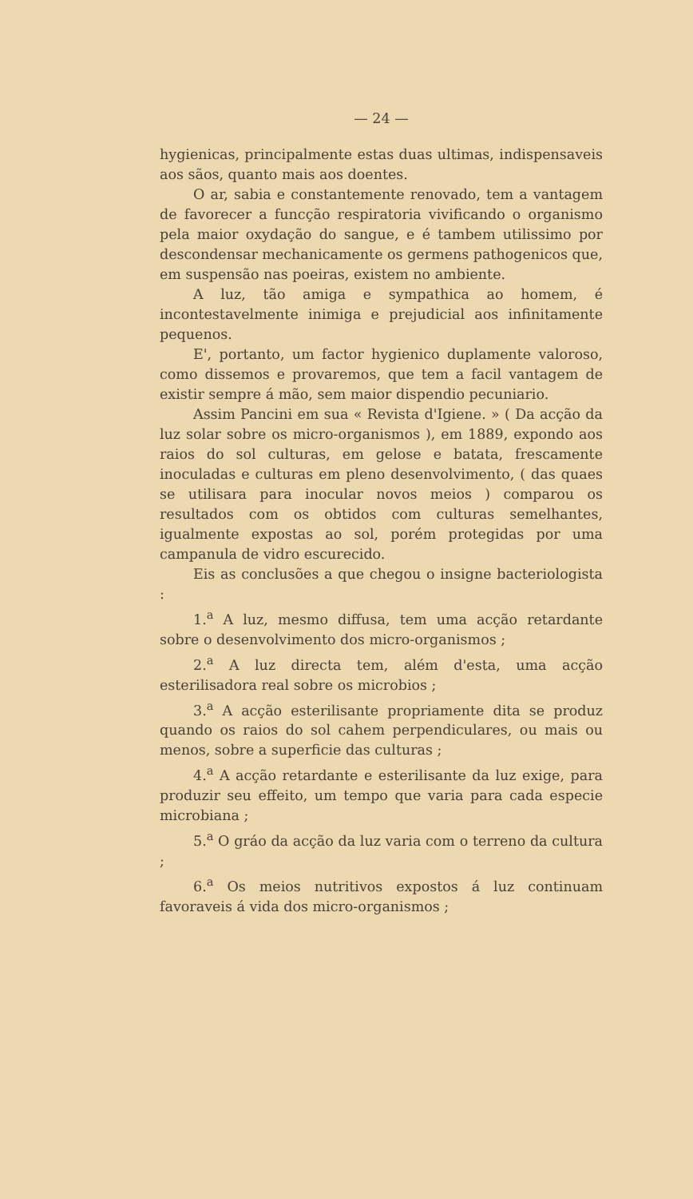— 24 —
hygienicas, principalmente estas duas ultimas, indispensaveis aos sãos, quanto mais aos doentes.
O ar, sabia e constantemente renovado, tem a vantagem de favorecer a funcção respiratoria vivificando o organismo pela maior oxydação do sangue, e é tambem utilissimo por descondensar mechanicamente os germens pathogenicos que, em suspensão nas poeiras, existem no ambiente.
A luz, tão amiga e sympathica ao homem, é incontestavelmente inimiga e prejudicial aos infinitamente pequenos.
E', portanto, um factor hygienico duplamente valoroso, como dissemos e provaremos, que tem a facil vantagem de existir sempre á mão, sem maior dispendio pecuniario.
Assim Pancini em sua « Revista d'Igiene. » ( Da acção da luz solar sobre os micro-organismos ), em 1889, expondo aos raios do sol culturas, em gelose e batata, frescamente inoculadas e culturas em pleno desenvolvimento, ( das quaes se utilisara para inocular novos meios ) comparou os resultados com os obtidos com culturas semelhantes, igualmente expostas ao sol, porém protegidas por uma campanula de vidro escurecido.
Eis as conclusões a que chegou o insigne bacteriologista :
1.<sup>a</sup> A luz, mesmo diffusa, tem uma acção retardante sobre o desenvolvimento dos micro-organismos ;
2.<sup>a</sup> A luz directa tem, além d'esta, uma acção esterilisadora real sobre os microbios ;
3.<sup>a</sup> A acção esterilisante propriamente dita se produz quando os raios do sol cahem perpendiculares, ou mais ou menos, sobre a superficie das culturas ;
4.<sup>a</sup> A acção retardante e esterilisante da luz exige, para produzir seu effeito, um tempo que varia para cada especie microbiana ;
5.<sup>a</sup> O gráo da acção da luz varia com o terreno da cultura ;
6.<sup>a</sup> Os meios nutritivos expostos á luz continuam favoraveis á vida dos micro-organismos ;